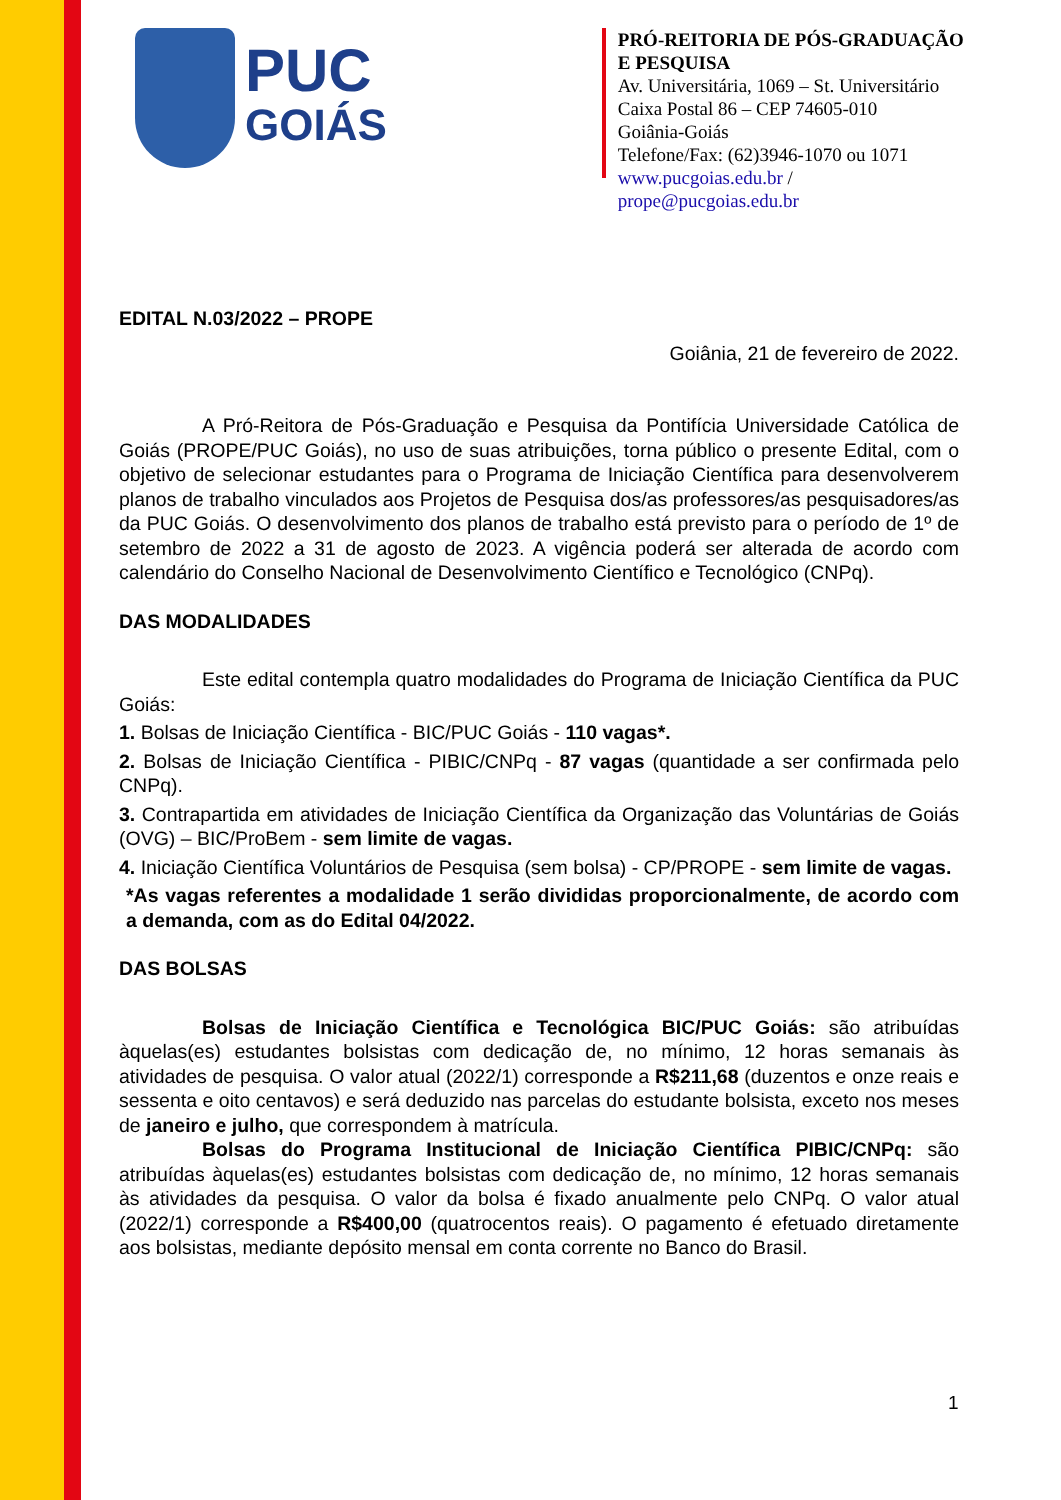PUC
GOIÁS
PRÓ-REITORIA DE PÓS-GRADUAÇÃO E PESQUISA
Av. Universitária, 1069 – St. Universitário
Caixa Postal 86 – CEP 74605-010
Goiânia-Goiás
Telefone/Fax: (62)3946-1070 ou 1071
www.pucgoias.edu.br / prope@pucgoias.edu.br
EDITAL N.03/2022 – PROPE
Goiânia, 21 de fevereiro de 2022.
A Pró-Reitora de Pós-Graduação e Pesquisa da Pontifícia Universidade Católica de Goiás (PROPE/PUC Goiás), no uso de suas atribuições, torna público o presente Edital, com o objetivo de selecionar estudantes para o Programa de Iniciação Científica para desenvolverem planos de trabalho vinculados aos Projetos de Pesquisa dos/as professores/as pesquisadores/as da PUC Goiás. O desenvolvimento dos planos de trabalho está previsto para o período de 1º de setembro de 2022 a 31 de agosto de 2023. A vigência poderá ser alterada de acordo com calendário do Conselho Nacional de Desenvolvimento Científico e Tecnológico (CNPq).
DAS MODALIDADES
Este edital contempla quatro modalidades do Programa de Iniciação Científica da PUC Goiás:
1. Bolsas de Iniciação Científica - BIC/PUC Goiás - 110 vagas*.
2. Bolsas de Iniciação Científica - PIBIC/CNPq - 87 vagas (quantidade a ser confirmada pelo CNPq).
3. Contrapartida em atividades de Iniciação Científica da Organização das Voluntárias de Goiás (OVG) – BIC/ProBem - sem limite de vagas.
4. Iniciação Científica Voluntários de Pesquisa (sem bolsa) - CP/PROPE - sem limite de vagas.
*As vagas referentes a modalidade 1 serão divididas proporcionalmente, de acordo com a demanda, com as do Edital 04/2022.
DAS BOLSAS
Bolsas de Iniciação Científica e Tecnológica BIC/PUC Goiás: são atribuídas àquelas(es) estudantes bolsistas com dedicação de, no mínimo, 12 horas semanais às atividades de pesquisa. O valor atual (2022/1) corresponde a R$211,68 (duzentos e onze reais e sessenta e oito centavos) e será deduzido nas parcelas do estudante bolsista, exceto nos meses de janeiro e julho, que correspondem à matrícula.
Bolsas do Programa Institucional de Iniciação Científica PIBIC/CNPq: são atribuídas àquelas(es) estudantes bolsistas com dedicação de, no mínimo, 12 horas semanais às atividades da pesquisa. O valor da bolsa é fixado anualmente pelo CNPq. O valor atual (2022/1) corresponde a R$400,00 (quatrocentos reais). O pagamento é efetuado diretamente aos bolsistas, mediante depósito mensal em conta corrente no Banco do Brasil.
1